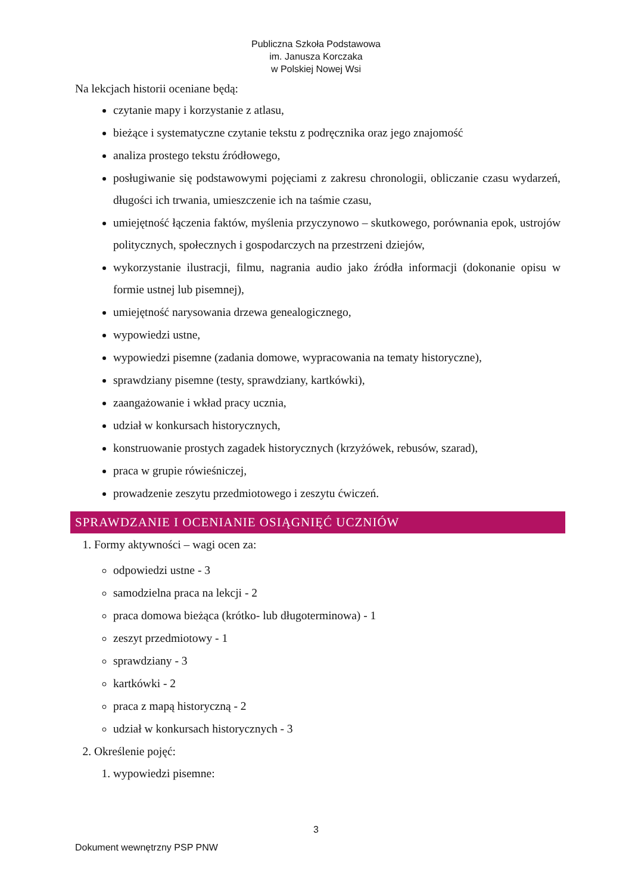Publiczna Szkoła Podstawowa
im. Janusza Korczaka
w Polskiej Nowej Wsi
Na lekcjach historii oceniane będą:
czytanie mapy i korzystanie z atlasu,
bieżące i systematyczne czytanie tekstu z podręcznika oraz jego znajomość
analiza prostego tekstu źródłowego,
posługiwanie się podstawowymi pojęciami z zakresu chronologii, obliczanie czasu wydarzeń, długości ich trwania, umieszczenie ich na taśmie czasu,
umiejętność łączenia faktów, myślenia przyczynowo – skutkowego, porównania epok, ustrojów politycznych, społecznych i gospodarczych na przestrzeni dziejów,
wykorzystanie ilustracji, filmu, nagrania audio jako źródła informacji (dokonanie opisu w formie ustnej lub pisemnej),
umiejętność narysowania drzewa genealogicznego,
wypowiedzi ustne,
wypowiedzi pisemne (zadania domowe, wypracowania na tematy historyczne),
sprawdziany pisemne (testy, sprawdziany, kartkówki),
zaangażowanie i wkład pracy ucznia,
udział w konkursach historycznych,
konstruowanie prostych zagadek historycznych (krzyżówek, rebusów, szarad),
praca w grupie rówieśniczej,
prowadzenie zeszytu przedmiotowego i zeszytu ćwiczeń.
SPRAWDZANIE I OCENIANIE OSIĄGNIĘĆ UCZNIÓW
1. Formy aktywności – wagi ocen za:
odpowiedzi ustne - 3
samodzielna praca na lekcji - 2
praca domowa bieżąca (krótko- lub długoterminowa) - 1
zeszyt przedmiotowy - 1
sprawdziany - 3
kartkówki - 2
praca z mapą historyczną - 2
udział w konkursach historycznych - 3
2. Określenie pojęć:
1. wypowiedzi pisemne:
3
Dokument wewnętrzny PSP PNW